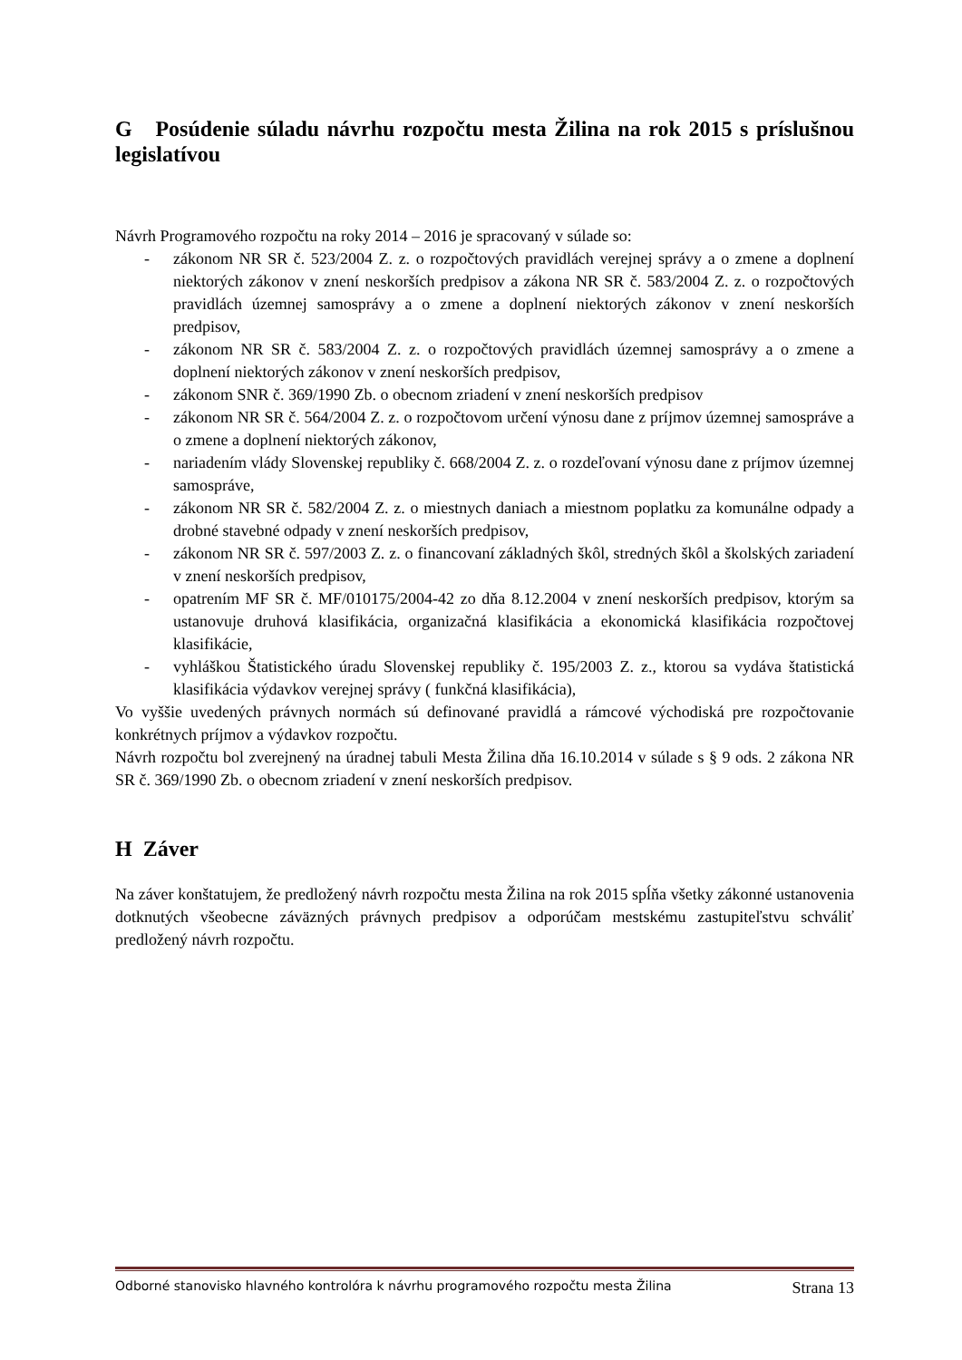G Posúdenie súladu návrhu rozpočtu mesta Žilina na rok 2015 s príslušnou legislatívou
Návrh Programového rozpočtu na roky 2014 – 2016 je spracovaný v súlade so:
- zákonom NR SR č. 523/2004 Z. z. o rozpočtových pravidlách verejnej správy a o zmene a doplnení niektorých zákonov v znení neskorších predpisov a zákona NR SR č. 583/2004 Z. z. o rozpočtových pravidlách územnej samosprávy a o zmene a doplnení niektorých zákonov v znení neskorších predpisov,
- zákonom NR SR č. 583/2004 Z. z. o rozpočtových pravidlách územnej samosprávy a o zmene a doplnení niektorých zákonov v znení neskorších predpisov,
- zákonom SNR č. 369/1990 Zb. o obecnom zriadení v znení neskorších predpisov
- zákonom NR SR č. 564/2004 Z. z. o rozpočtovom určení výnosu dane z príjmov územnej samospráve a o zmene a doplnení niektorých zákonov,
- nariadením vlády Slovenskej republiky č. 668/2004 Z. z. o rozdeľovaní výnosu dane z príjmov územnej samospráve,
- zákonom NR SR č. 582/2004 Z. z. o miestnych daniach a miestnom poplatku za komunálne odpady a drobné stavebné odpady v znení neskorších predpisov,
- zákonom NR SR č. 597/2003 Z. z. o financovaní základných škôl, stredných škôl a školských zariadení v znení neskorších predpisov,
- opatrením MF SR č. MF/010175/2004-42 zo dňa 8.12.2004 v znení neskorších predpisov, ktorým sa ustanovuje druhová klasifikácia, organizačná klasifikácia a ekonomická klasifikácia rozpočtovej klasifikácie,
- vyhláškou Štatistického úradu Slovenskej republiky č. 195/2003 Z. z., ktorou sa vydáva štatistická klasifikácia výdavkov verejnej správy ( funkčná klasifikácia),
Vo vyššie uvedených právnych normách sú definované pravidlá a rámcové východiská pre rozpočtovanie konkrétnych príjmov a výdavkov rozpočtu.
Návrh rozpočtu bol zverejnený na úradnej tabuli Mesta Žilina dňa 16.10.2014 v súlade s § 9 ods. 2 zákona NR SR č. 369/1990 Zb. o obecnom zriadení v znení neskorších predpisov.
H Záver
Na záver konštatujem, že predložený návrh rozpočtu mesta Žilina na rok 2015 spĺňa všetky zákonné ustanovenia dotknutých všeobecne záväzných právnych predpisov a odporúčam mestskému zastupiteľstvu schváliť predložený návrh rozpočtu.
Odborné stanovisko hlavného kontrolóra k návrhu programového rozpočtu mesta Žilina Strana 13